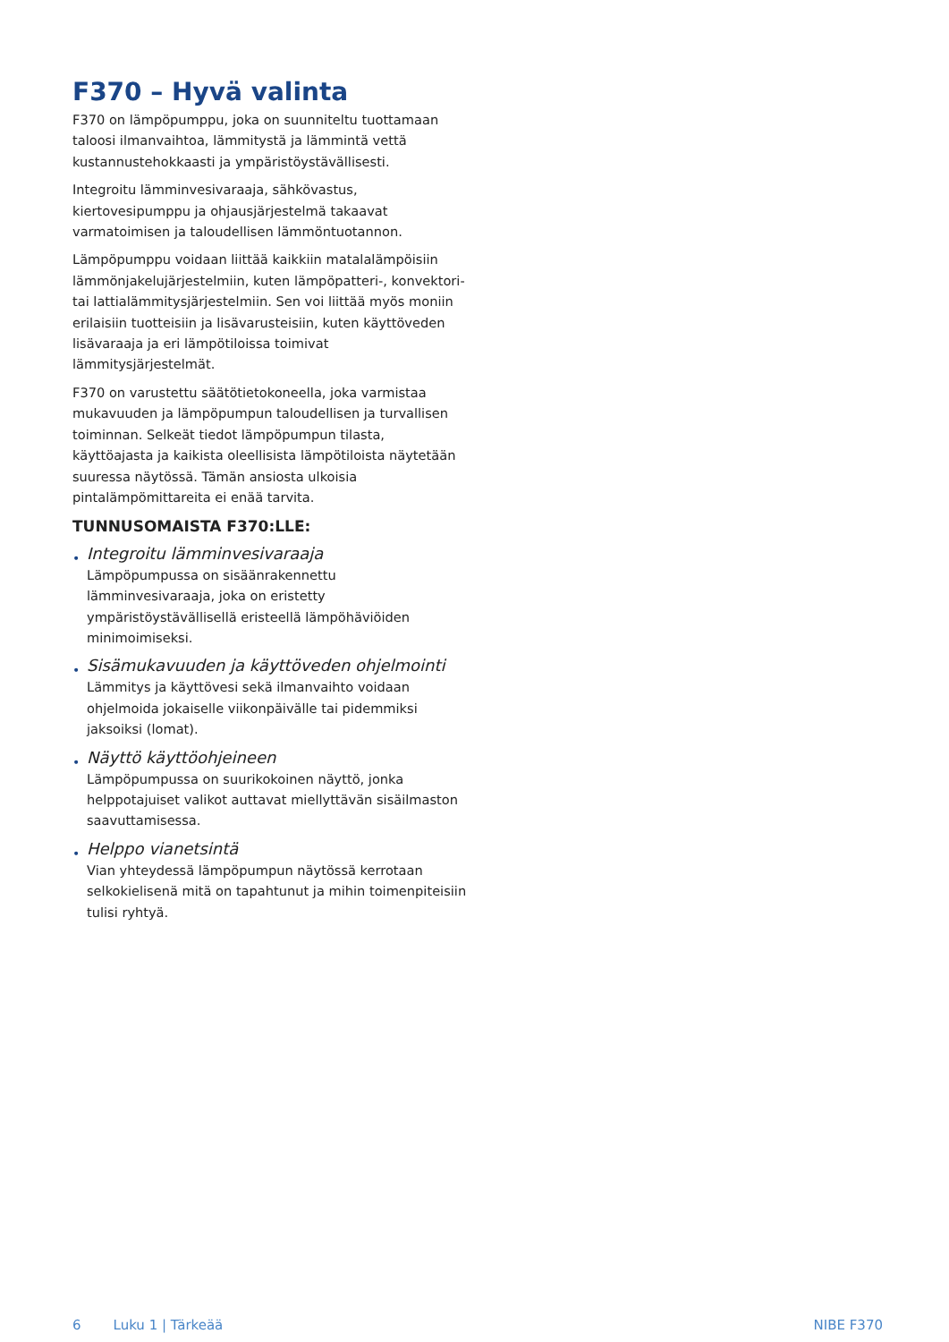F370 – Hyvä valinta
F370 on lämpöpumppu, joka on suunniteltu tuottamaan taloosi ilmanvaihtoa, lämmitystä ja lämmintä vettä kustannustehokkaasti ja ympäristöystävällisesti.
Integroitu lämminvesivaraaja, sähkövastus, kiertovesipumppu ja ohjausjärjestelmä takaavat varmatoimisen ja taloudellisen lämmöntuotannon.
Lämpöpumppu voidaan liittää kaikkiin matalalämpöisiin lämmönjakelujärjestelmiin, kuten lämpöpatteri-, konvektori- tai lattialämmitysjärjestelmiin. Sen voi liittää myös moniin erilaisiin tuotteisiin ja lisävarusteisiin, kuten käyttöveden lisävaraaja ja eri lämpötiloissa toimivat lämmitysjärjestelmät.
F370 on varustettu säätötietokoneella, joka varmistaa mukavuuden ja lämpöpumpun taloudellisen ja turvallisen toiminnan. Selkeät tiedot lämpöpumpun tilasta, käyttöajasta ja kaikista oleellisista lämpötiloista näytetään suuressa näytössä. Tämän ansiosta ulkoisia pintalämpömittareita ei enää tarvita.
TUNNUSOMAISTA F370:LLE:
•
Integroitu lämminvesivaraaja
Lämpöpumpussa on sisäänrakennettu lämminvesivaraaja, joka on eristetty ympäristöystävällisellä eristeellä lämpöhäviöiden minimoimiseksi.
•
Sisämukavuuden ja käyttöveden ohjelmointi
Lämmitys ja käyttövesi sekä ilmanvaihto voidaan ohjelmoida jokaiselle viikonpäivälle tai pidemmiksi jaksoiksi (lomat).
•
Näyttö käyttöohjeineen
Lämpöpumpussa on suurikokoinen näyttö, jonka helppotajuiset valikot auttavat miellyttävän sisäilmaston saavuttamisessa.
•
Helppo vianetsintä
Vian yhteydessä lämpöpumpun näytössä kerrotaan selkokielisenä mitä on tapahtunut ja mihin toimenpiteisiin tulisi ryhtyä.
6 Luku 1 | Tärkeää NIBE F370